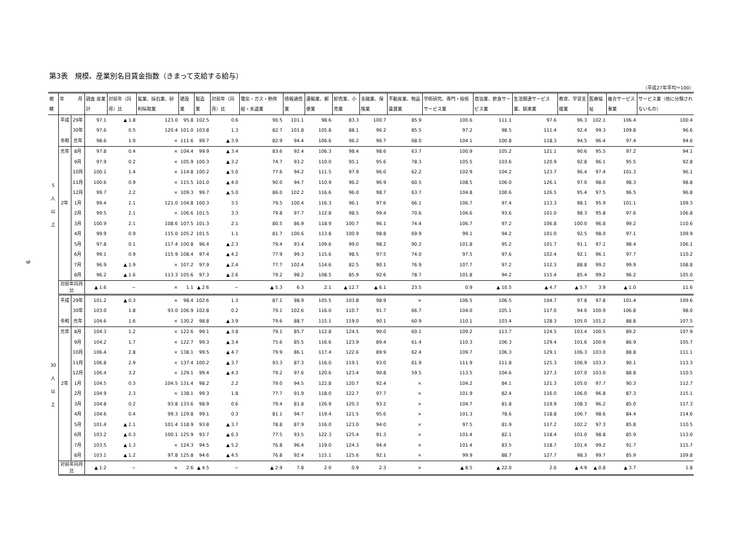9
第3表　規模、産業別名目賃金指数（きまって支給する給与）
（平成27年平均＝100）
| 規模 | 年 月 | | 調査 産業計 | 対前年（同月）比 | 鉱業、採石業、砂利採取業 | 建設業 | 製造業 | 対前年（同月）比 | 電気・ガス・熱供給・水道業 | 情報通信業 | 運輸業、郵便業 | 卸売業、小売業 | 金融業、保険業 | 不動産業、物品賃貸業 | 学術研究、専門・技術サービス業 | 宿泊業、飲食サービス業 | 生活関連サービス業、娯楽業 | 教育、学習支援業 | 医療福祉 | 複合サービス事業 | サービス業（他に分類されないもの） |
| --- | --- | --- | --- | --- | --- | --- | --- | --- | --- | --- | --- | --- | --- | --- | --- | --- | --- | --- | --- | --- | --- |
| 5 人 以 上 | 平成 | 29年 | 97.1 | ▲ 1.8 | 123.0 | 95.8 | 102.5 | 0.6 | 90.5 | 101.1 | 98.6 | 83.3 | 100.7 | 85.9 | 100.6 | 111.1 | 97.6 | 96.3 | 102.1 | 106.4 | 100.4 |
| | | 30年 | 97.6 | 0.5 | 120.4 | 101.0 | 103.8 | 1.3 | 82.7 | 101.8 | 105.8 | 88.1 | 96.2 | 85.5 | 97.2 | 98.5 | 111.4 | 92.4 | 99.3 | 109.8 | 96.6 |
| | 令和 | 元年 | 98.6 | 1.0 | × | 111.6 | 99.7 | ▲ 3.9 | 82.9 | 94.4 | 106.6 | 96.2 | 96.7 | 68.0 | 104.1 | 100.8 | 118.3 | 94.5 | 96.4 | 97.4 | 94.6 |
| | 元年 | 8月 | 97.8 | 0.4 | × | 104.4 | 99.9 | ▲ 3.4 | 83.6 | 92.4 | 106.3 | 98.4 | 98.6 | 63.7 | 100.9 | 105.2 | 121.1 | 90.6 | 95.5 | 97.2 | 94.1 |
| | | 9月 | 97.9 | 0.2 | × | 105.9 | 100.3 | ▲ 3.2 | 74.7 | 93.2 | 110.0 | 95.1 | 95.6 | 78.3 | 105.5 | 103.6 | 120.9 | 92.8 | 96.1 | 95.5 | 92.8 |
| | | 10月 | 100.1 | 1.4 | × | 114.8 | 100.2 | ▲ 5.0 | 77.6 | 94.2 | 111.5 | 97.9 | 96.0 | 62.2 | 102.9 | 104.2 | 123.7 | 96.4 | 97.4 | 101.3 | 96.1 |
| | | 11月 | 100.6 | 0.9 | × | 115.5 | 101.0 | ▲ 4.0 | 90.0 | 94.7 | 110.9 | 96.2 | 96.9 | 60.5 | 108.5 | 106.0 | 126.1 | 97.0 | 98.0 | 98.3 | 98.8 |
| | | 12月 | 99.7 | 2.2 | × | 109.3 | 99.7 | ▲ 5.0 | 86.0 | 102.2 | 116.6 | 96.0 | 98.7 | 63.7 | 104.8 | 100.6 | 126.5 | 95.4 | 97.5 | 96.5 | 96.8 |
| | 2年 | 1月 | 99.4 | 2.1 | 121.0 | 104.8 | 100.3 | 3.5 | 79.5 | 100.4 | 116.3 | 96.1 | 97.6 | 66.1 | 106.7 | 97.4 | 113.3 | 98.1 | 95.9 | 101.1 | 109.3 |
| | | 2月 | 99.5 | 2.1 | × | 106.6 | 101.5 | 3.3 | 79.8 | 97.7 | 112.8 | 98.5 | 99.4 | 70.6 | 106.6 | 93.6 | 101.0 | 98.3 | 95.8 | 97.6 | 106.8 |
| | | 3月 | 100.9 | 2.1 | 108.6 | 107.5 | 101.3 | 2.1 | 80.5 | 86.9 | 118.9 | 100.7 | 96.1 | 74.4 | 106.7 | 97.2 | 106.8 | 100.0 | 96.8 | 99.2 | 110.6 |
| | | 4月 | 99.9 | 0.9 | 115.0 | 105.2 | 101.5 | 1.1 | 81.7 | 100.6 | 113.8 | 100.9 | 98.8 | 69.9 | 99.1 | 94.2 | 101.0 | 92.5 | 98.0 | 97.1 | 109.9 |
| | | 5月 | 97.8 | 0.1 | 117.4 | 100.8 | 96.4 | ▲ 2.3 | 79.4 | 93.4 | 109.6 | 99.0 | 98.2 | 90.2 | 101.8 | 95.2 | 101.7 | 91.1 | 97.1 | 98.4 | 106.1 |
| | | 6月 | 99.1 | 0.9 | 115.9 | 108.4 | 97.4 | ▲ 4.2 | 77.9 | 99.3 | 115.6 | 98.5 | 97.5 | 74.0 | 97.5 | 97.6 | 102.4 | 92.1 | 96.1 | 97.7 | 110.2 |
| | | 7月 | 96.9 | ▲ 1.9 | × | 107.2 | 97.9 | ▲ 2.4 | 77.7 | 102.4 | 114.6 | 82.5 | 90.1 | 76.9 | 107.7 | 97.2 | 112.3 | 88.8 | 99.2 | 99.9 | 108.8 |
| | | 8月 | 96.2 | ▲ 1.6 | 113.3 | 105.6 | 97.3 | ▲ 2.6 | 79.2 | 98.2 | 108.5 | 85.9 | 92.6 | 78.7 | 101.8 | 94.2 | 115.4 | 85.4 | 99.2 | 96.2 | 105.0 |
| | 対前年同月比 | | ▲ 1.6 | − | × | 1.1 | ▲ 2.6 | − | ▲ 5.3 | 6.3 | 2.1 | ▲ 12.7 | ▲ 6.1 | 23.5 | 0.9 | ▲ 10.5 | ▲ 4.7 | ▲ 5.7 | 3.9 | ▲ 1.0 | 11.6 |
| 30 人 以 上 | 平成 | 29年 | 101.2 | ▲ 0.3 | × | 98.4 | 102.6 | 1.3 | 87.1 | 98.9 | 105.5 | 103.8 | 98.9 | × | 106.5 | 106.5 | 104.7 | 97.8 | 97.8 | 101.4 | 109.6 |
| | | 30年 | 103.0 | 1.8 | 93.0 | 106.9 | 102.8 | 0.2 | 79.1 | 102.6 | 116.0 | 110.7 | 91.7 | 66.7 | 104.0 | 105.1 | 117.0 | 94.0 | 100.9 | 106.8 | 98.0 |
| | 令和 | 元年 | 104.6 | 1.6 | × | 130.2 | 98.8 | ▲ 3.9 | 79.6 | 88.7 | 115.1 | 119.0 | 90.1 | 60.9 | 110.1 | 103.4 | 128.3 | 105.0 | 101.2 | 88.8 | 107.5 |
| | 元年 | 8月 | 104.3 | 1.2 | × | 122.6 | 99.1 | ▲ 3.8 | 79.1 | 85.7 | 112.8 | 124.5 | 90.0 | 60.1 | 109.2 | 113.7 | 124.5 | 103.4 | 100.5 | 89.2 | 107.9 |
| | | 9月 | 104.2 | 1.7 | × | 122.7 | 99.3 | ▲ 3.4 | 75.6 | 85.5 | 116.6 | 123.9 | 89.4 | 61.4 | 110.3 | 106.3 | 129.4 | 101.6 | 100.9 | 86.9 | 105.7 |
| | | 10月 | 106.4 | 2.8 | × | 138.1 | 99.5 | ▲ 4.7 | 79.9 | 86.1 | 117.4 | 122.6 | 89.9 | 62.4 | 109.7 | 106.3 | 129.1 | 106.3 | 103.0 | 88.8 | 111.1 |
| | | 11月 | 106.8 | 2.9 | × | 137.4 | 100.2 | ▲ 3.7 | 93.3 | 87.3 | 116.0 | 119.1 | 93.0 | 61.9 | 111.9 | 111.8 | 125.3 | 106.9 | 103.3 | 90.1 | 113.3 |
| | | 12月 | 106.4 | 3.2 | × | 129.1 | 99.4 | ▲ 4.3 | 79.2 | 97.6 | 120.6 | 123.4 | 90.8 | 59.5 | 113.5 | 104.6 | 127.3 | 107.0 | 103.0 | 88.8 | 110.5 |
| | 2年 | 1月 | 104.5 | 0.3 | 104.5 | 131.4 | 98.2 | 2.2 | 79.0 | 94.5 | 122.8 | 120.7 | 92.4 | × | 104.2 | 84.1 | 121.3 | 105.0 | 97.7 | 90.3 | 112.7 |
| | | 2月 | 104.9 | 2.3 | × | 138.1 | 99.3 | 1.8 | 77.7 | 91.9 | 118.0 | 122.7 | 97.7 | × | 101.9 | 82.4 | 116.0 | 106.0 | 96.8 | 87.3 | 115.1 |
| | | 3月 | 104.8 | 0.2 | 93.8 | 133.6 | 98.9 | 0.6 | 79.4 | 81.8 | 126.9 | 120.3 | 93.2 | × | 104.7 | 81.8 | 119.9 | 108.3 | 96.2 | 85.0 | 117.3 |
| | | 4月 | 104.6 | 0.4 | 99.3 | 129.8 | 99.1 | 0.3 | 81.1 | 94.7 | 119.4 | 121.5 | 95.6 | × | 101.3 | 78.6 | 118.8 | 106.7 | 98.6 | 84.4 | 114.6 |
| | | 5月 | 101.4 | ▲ 2.1 | 101.4 | 118.9 | 93.8 | ▲ 3.7 | 78.8 | 87.9 | 116.0 | 123.0 | 94.0 | × | 97.5 | 81.9 | 117.2 | 102.2 | 97.3 | 85.8 | 110.5 |
| | | 6月 | 103.2 | ▲ 0.3 | 100.1 | 125.9 | 93.7 | ▲ 6.3 | 77.5 | 93.5 | 122.3 | 125.4 | 91.3 | × | 101.4 | 82.1 | 118.4 | 101.0 | 98.8 | 85.9 | 113.0 |
| | | 7月 | 103.5 | ▲ 1.3 | × | 124.3 | 94.5 | ▲ 5.2 | 76.8 | 96.4 | 119.0 | 124.3 | 94.4 | × | 101.4 | 83.5 | 118.7 | 101.4 | 99.2 | 91.7 | 115.7 |
| | | 8月 | 103.1 | ▲ 1.2 | 97.8 | 125.8 | 94.6 | ▲ 4.5 | 76.8 | 92.4 | 115.1 | 125.6 | 92.1 | × | 99.9 | 88.7 | 127.7 | 98.3 | 99.7 | 85.9 | 109.8 |
| | 対前年同月比 | | ▲ 1.2 | − | × | 2.6 | ▲ 4.5 | − | ▲ 2.9 | 7.8 | 2.0 | 0.9 | 2.3 | × | ▲ 8.5 | ▲ 22.0 | 2.6 | ▲ 4.9 | ▲ 0.8 | ▲ 3.7 | 1.8 |